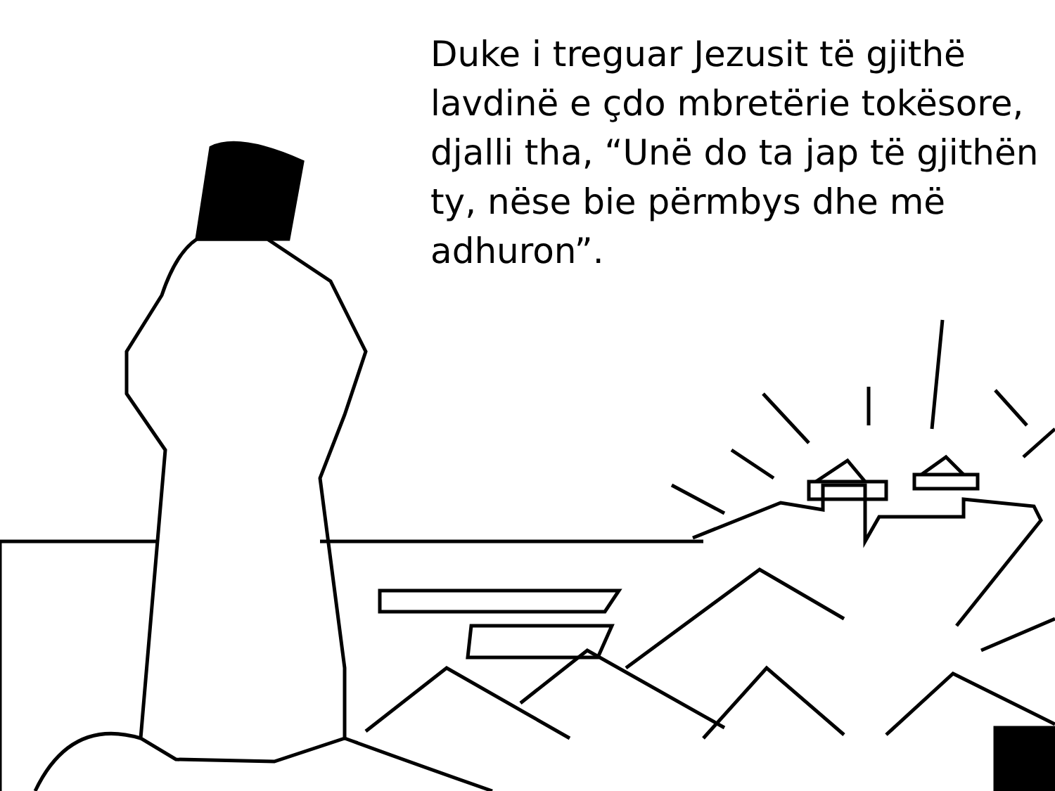Duke i treguar Jezusit të gjithë lavdinë e çdo mbretërie tokësore, djalli tha, “Unë do ta jap të gjithën ty, nëse bie përmbys dhe më adhuron”.